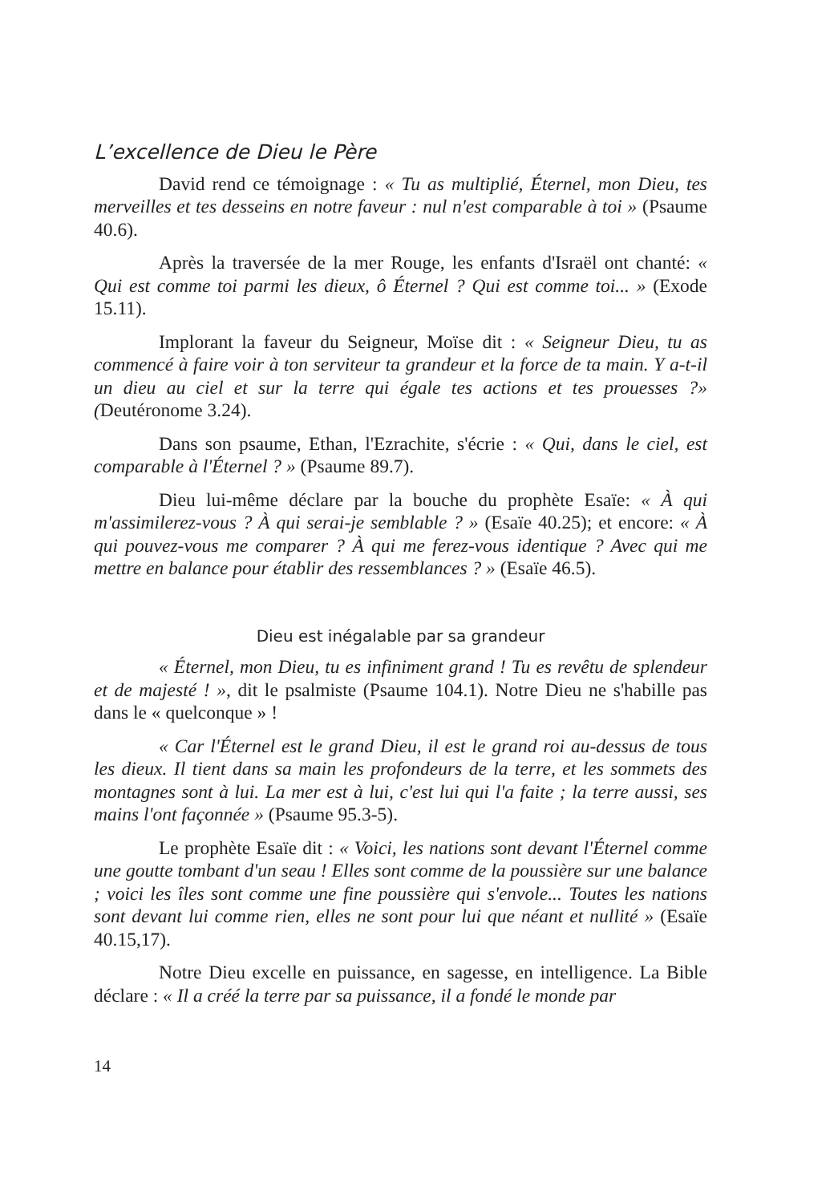L’excellence de Dieu le Père
David rend ce témoignage : « Tu as multiplié, Éternel, mon Dieu, tes merveilles et tes desseins en notre faveur : nul n'est comparable à toi » (Psaume 40.6).
Après la traversée de la mer Rouge, les enfants d'Israël ont chanté: « Qui est comme toi parmi les dieux, ô Éternel ? Qui est comme toi... » (Exode 15.11).
Implorant la faveur du Seigneur, Moïse dit : « Seigneur Dieu, tu as commencé à faire voir à ton serviteur ta grandeur et la force de ta main. Y a-t-il un dieu au ciel et sur la terre qui égale tes actions et tes prouesses ?» (Deutéronome 3.24).
Dans son psaume, Ethan, l'Ezrachite, s'écrie : « Qui, dans le ciel, est comparable à l'Éternel ? » (Psaume 89.7).
Dieu lui-même déclare par la bouche du prophète Esaïe: « À qui m'assimilerez-vous ? À qui serai-je semblable ? » (Esaïe 40.25); et encore: « À qui pouvez-vous me comparer ? À qui me ferez-vous identique ? Avec qui me mettre en balance pour établir des ressemblances ? » (Esaïe 46.5).
Dieu est inégalable par sa grandeur
« Éternel, mon Dieu, tu es infiniment grand ! Tu es revêtu de splendeur et de majesté ! », dit le psalmiste (Psaume 104.1). Notre Dieu ne s'habille pas dans le « quelconque » !
« Car l'Éternel est le grand Dieu, il est le grand roi au-dessus de tous les dieux. Il tient dans sa main les profondeurs de la terre, et les sommets des montagnes sont à lui. La mer est à lui, c'est lui qui l'a faite ; la terre aussi, ses mains l'ont façonnée » (Psaume 95.3-5).
Le prophète Esaïe dit : « Voici, les nations sont devant l'Éternel comme une goutte tombant d'un seau ! Elles sont comme de la poussière sur une balance ; voici les îles sont comme une fine poussière qui s'envole... Toutes les nations sont devant lui comme rien, elles ne sont pour lui que néant et nullité » (Esaïe 40.15,17).
Notre Dieu excelle en puissance, en sagesse, en intelligence. La Bible déclare : « Il a créé la terre par sa puissance, il a fondé le monde par
14